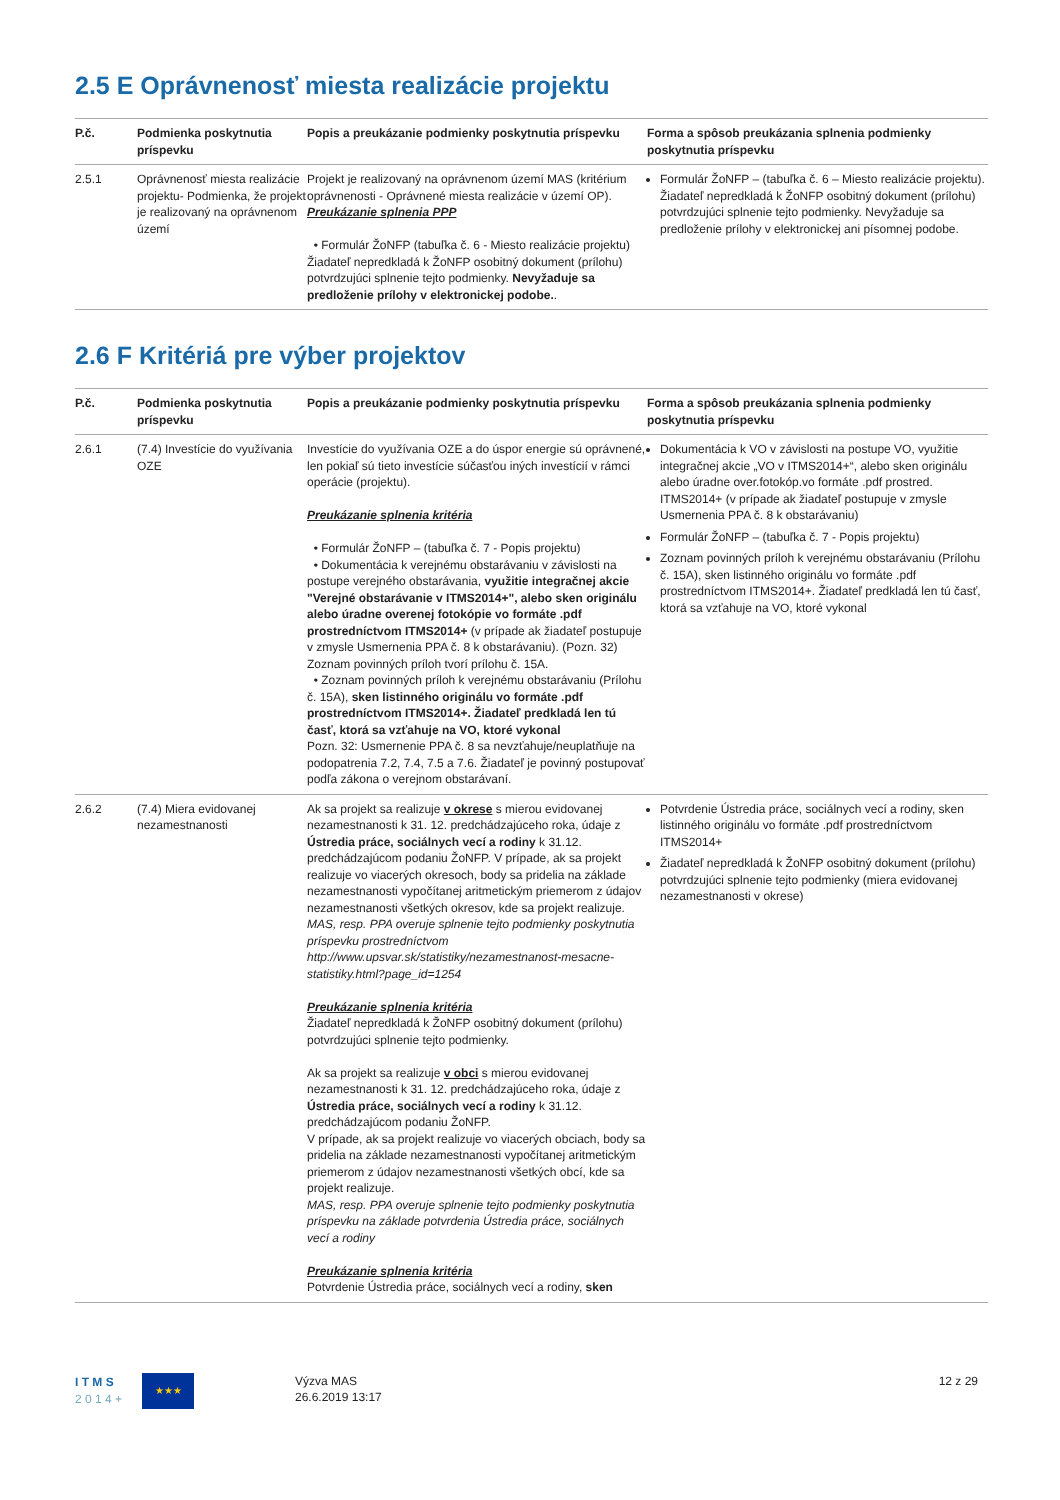2.5 E Oprávnenosť miesta realizácie projektu
| P.č. | Podmienka poskytnutia príspevku | Popis a preukázanie podmienky poskytnutia príspevku | Forma a spôsob preukázania splnenia podmienky poskytnutia príspevku |
| --- | --- | --- | --- |
| 2.5.1 | Oprávnenosť miesta realizácie projektu- Podmienka, že projekt je realizovaný na oprávnenom území | Projekt je realizovaný na oprávnenom území MAS (kritérium oprávnenosti - Oprávnené miesta realizácie v území OP). Preukázanie splnenia PPP • Formulár ŽoNFP (tabuľka č. 6 - Miesto realizácie projektu) Žiadateľ nepredkladá k ŽoNFP osobitný dokument (prílohu) potvrdzujúci splnenie tejto podmienky. Nevyžaduje sa predloženie prílohy v elektronickej podobe. . | Formulár ŽoNFP – (tabuľka č. 6 – Miesto realizácie projektu). Žiadateľ nepredkladá k ŽoNFP osobitný dokument (prílohu) potvrdzujúci splnenie tejto podmienky. Nevyžaduje sa predloženie prílohy v elektronickej ani písomnej podobe. |
2.6 F Kritériá pre výber projektov
| P.č. | Podmienka poskytnutia príspevku | Popis a preukázanie podmienky poskytnutia príspevku | Forma a spôsob preukázania splnenia podmienky poskytnutia príspevku |
| --- | --- | --- | --- |
| 2.6.1 | (7.4) Investície do využívania OZE | Investície do využívania OZE a do úspor energie sú oprávnené, len pokiaľ sú tieto investície súčasťou iných investícií v rámci operácie (projektu). Preukázanie splnenia kritéria • Formulár ŽoNFP – (tabuľka č. 7 - Popis projektu) • Dokumentácia k verejnému obstarávaniu v závislosti na postupe verejného obstarávania, využitie integračnej akcie "Verejné obstarávanie v ITMS2014+", alebo sken originálu alebo úradne overenej fotokópie vo formáte .pdf prostredníctvom ITMS2014+ (v prípade ak žiadateľ postupuje v zmysle Usmernenia PPA č. 8 k obstarávaniu). (Pozn. 32) Zoznam povinných príloh tvorí prílohu č. 15A. • Zoznam povinných príloh k verejnému obstarávaniu (Prílohu č. 15A), sken listinného originálu vo formáte .pdf prostredníctvom ITMS2014+. Žiadateľ predkladá len tú časť, ktorá sa vzťahuje na VO, ktoré vykonal Pozn. 32: Usmernenie PPA č. 8 sa nevzťahuje/neuplatňuje na podopatrenia 7.2, 7.4, 7.5 a 7.6. Žiadateľ je povinný postupovať podľa zákona o verejnom obstarávaní. | Dokumentácia k VO v závislosti na postupe VO, využitie integračnej akcie „VO v ITMS2014+“, alebo sken originálu alebo úradne over.fotokóp.vo formáte .pdf prostred. ITMS2014+ (v prípade ak žiadateľ postupuje v zmysle Usmernenia PPA č. 8 k obstarávaniu) Formulár ŽoNFP – (tabuľka č. 7 - Popis projektu) Zoznam povinných príloh k verejnému obstarávaniu (Prílohu č. 15A), sken listinného originálu vo formáte .pdf prostredníctvom ITMS2014+. Žiadateľ predkladá len tú časť, ktorá sa vzťahuje na VO, ktoré vykonal |
| 2.6.2 | (7.4) Miera evidovanej nezamestnanosti | Ak sa projekt sa realizuje v okrese s mierou evidovanej nezamestnanosti k 31. 12. predchádzajúceho roka, údaje z Ústredia práce, sociálnych vecí a rodiny k 31.12. predchádzajúcom podaniu ŽoNFP. V prípade, ak sa projekt realizuje vo viacerých okresoch, body sa pridelia na základe nezamestnanosti vypočítanej aritmetickým priemerom z údajov nezamestnanosti všetkých okresov, kde sa projekt realizuje. MAS, resp. PPA overuje splnenie tejto podmienky poskytnutia príspevku prostredníctvom http://www.upsvar.sk/statistiky/nezamestnanost-mesacne-statistiky.html?page_id=1254 Preukázanie splnenia kritéria Žiadateľ nepredkladá k ŽoNFP osobitný dokument (prílohu) potvrdzujúci splnenie tejto podmienky. Ak sa projekt sa realizuje v obci s mierou evidovanej nezamestnanosti k 31. 12. predchádzajúceho roka, údaje z Ústredia práce, sociálnych vecí a rodiny k 31.12. predchádzajúcom podaniu ŽoNFP. V prípade, ak sa projekt realizuje vo viacerých obciach, body sa pridelia na základe nezamestnanosti vypočítanej aritmetickým priemerom z údajov nezamestnanosti všetkých obcí, kde sa projekt realizuje. MAS, resp. PPA overuje splnenie tejto podmienky poskytnutia príspevku na základe potvrdenia Ústredia práce, sociálnych vecí a rodiny Preukázanie splnenia kritéria Potvrdenie Ústredia práce, sociálnych vecí a rodiny, sken | Potvrdenie Ústredia práce, sociálnych vecí a rodiny, sken listinného originálu vo formáte .pdf prostredníctvom ITMS2014+ Žiadateľ nepredkladá k ŽoNFP osobitný dokument (prílohu) potvrdzujúci splnenie tejto podmienky (miera evidovanej nezamestnanosti v okrese) |
I T M S
2 0 1 4 +
★★★
Výzva MAS
26.6.2019 13:17
12 z 29